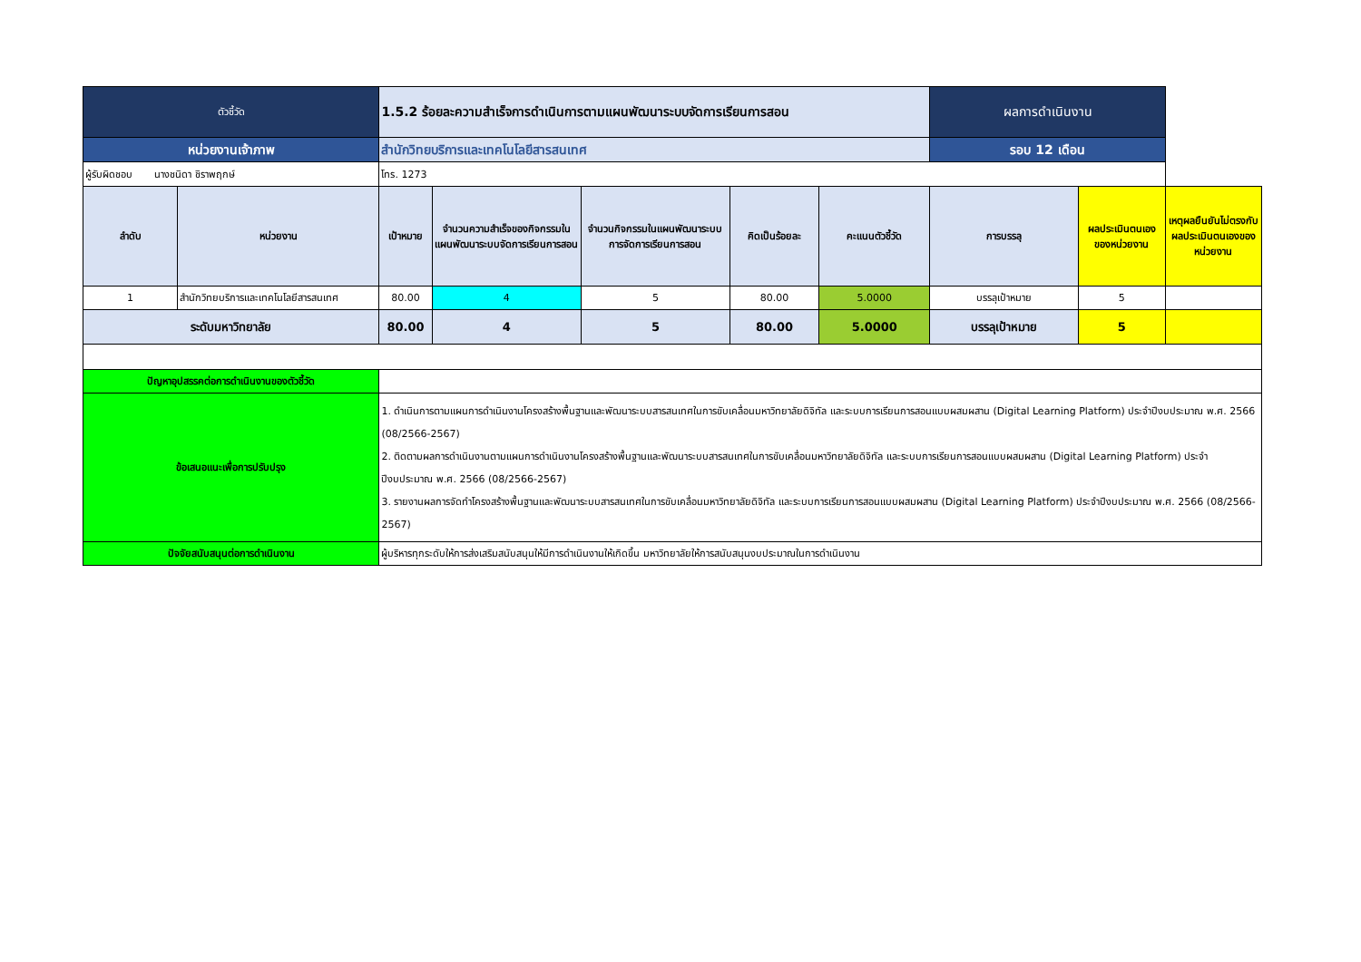| ตัวชี้วัด | | 1.5.2 ร้อยละความสำเร็จการดำเนินการตามแผนพัฒนาระบบจัดการเรียนการสอน | | | | | ผลการดำเนินงาน | | |
| หน่วยงานเจ้าภาพ | | สำนักวิทยบริการและเทคโนโลยีสารสนเทศ | | | | | รอบ 12 เดือน | | |
| ผู้รับผิดชอบ นางชนิดา ชิราพฤกษ์ | | โทร. 1273 | | | | | | | |
| ลำดับ | หน่วยงาน | เป้าหมาย | จำนวนความสำเร็จของกิจกรรมในแผนพัฒนาระบบจัดการเรียนการสอน | จำนวนกิจกรรมในแผนพัฒนาระบบการจัดการเรียนการสอน | คิดเป็นร้อยละ | คะแนนตัวชี้วัด | การบรรลุ | ผลประเมินตนเองของหน่วยงาน | เหตุผลยืนยันไม่ตรงกับผลประเมินตนเองของหน่วยงาน |
| 1 | สำนักวิทยบริการและเทคโนโลยีสารสนเทศ | 80.00 | 4 | 5 | 80.00 | 5.0000 | บรรลุเป้าหมาย | 5 | |
| ระดับมหาวิทยาลัย | | 80.00 | 4 | 5 | 80.00 | 5.0000 | บรรลุเป้าหมาย | 5 | |
| ปัญหาอุปสรรคต่อการดำเนินงานของตัวชี้วัด | | | | | | | | | |
| ข้อเสนอแนะเพื่อการปรับปรุง | | 1. ดำเนินการตามแผนการดำเนินงานโครงสร้างพื้นฐานและพัฒนาระบบสารสนเทศในการขับเคลื่อนมหาวิทยาลัยดิจิทัล และระบบการเรียนการสอนแบบผสมผสาน (Digital Learning Platform) ประจำปีงบประมาณ พ.ศ. 2566 (08/2566-2567) 2. ติดตามผลการดำเนินงานตามแผนการดำเนินงานโครงสร้างพื้นฐานและพัฒนาระบบสารสนเทศในการขับเคลื่อนมหาวิทยาลัยดิจิทัล และระบบการเรียนการสอนแบบผสมผสาน (Digital Learning Platform) ประจำปีงบประมาณ พ.ศ. 2566 (08/2566-2567) 3. รายงานผลการจัดทำโครงสร้างพื้นฐานและพัฒนาระบบสารสนเทศในการขับเคลื่อนมหาวิทยาลัยดิจิทัล และระบบการเรียนการสอนแบบผสมผสาน (Digital Learning Platform) ประจำปีงบประมาณ พ.ศ. 2566 (08/2566-2567) | | | | | | | |
| ปัจจัยสนับสนุนต่อการดำเนินงาน | | ผู้บริหารทุกระดับให้การส่งเสริมสนับสนุนให้มีการดำเนินงานให้เกิดขึ้น มหาวิทยาลัยให้การสนับสนุนงบประมาณในการดำเนินงาน | | | | | | | |